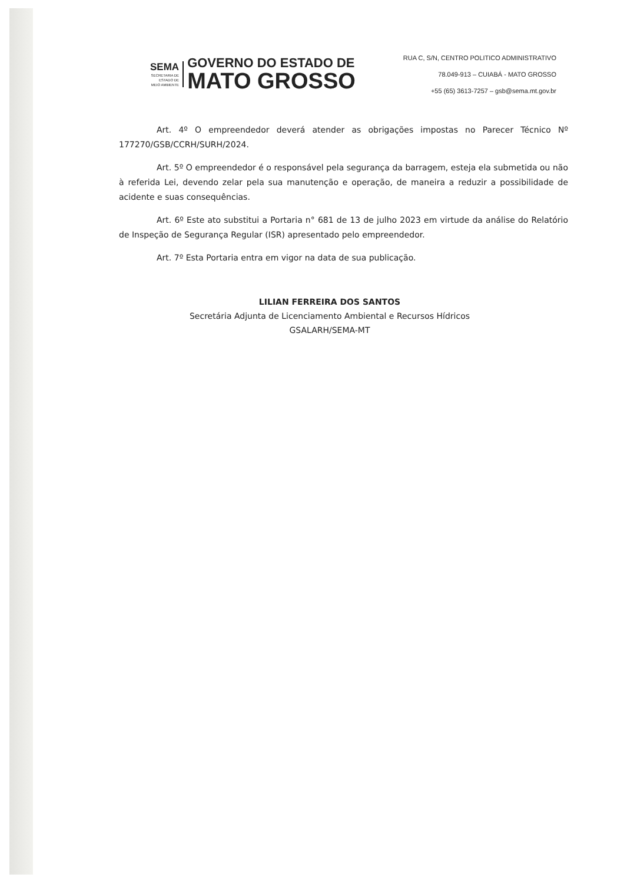SEMA
SECRETARIA DE
ESTADO DE
MEIO AMBIENTE
GOVERNO DO ESTADO DE
MATO GROSSO
RUA C, S/N, CENTRO POLITICO ADMINISTRATIVO
78.049-913 – CUIABÁ - MATO GROSSO
+55 (65) 3613-7257 – gsb@sema.mt.gov.br
Art. 4º O empreendedor deverá atender as obrigações impostas no Parecer Técnico Nº 177270/GSB/CCRH/SURH/2024.
Art. 5º O empreendedor é o responsável pela segurança da barragem, esteja ela submetida ou não à referida Lei, devendo zelar pela sua manutenção e operação, de maneira a reduzir a possibilidade de acidente e suas consequências.
Art. 6º Este ato substitui a Portaria n° 681 de 13 de julho 2023 em virtude da análise do Relatório de Inspeção de Segurança Regular (ISR) apresentado pelo empreendedor.
Art. 7º Esta Portaria entra em vigor na data de sua publicação.
LILIAN FERREIRA DOS SANTOS
Secretária Adjunta de Licenciamento Ambiental e Recursos Hídricos
GSALARH/SEMA-MT